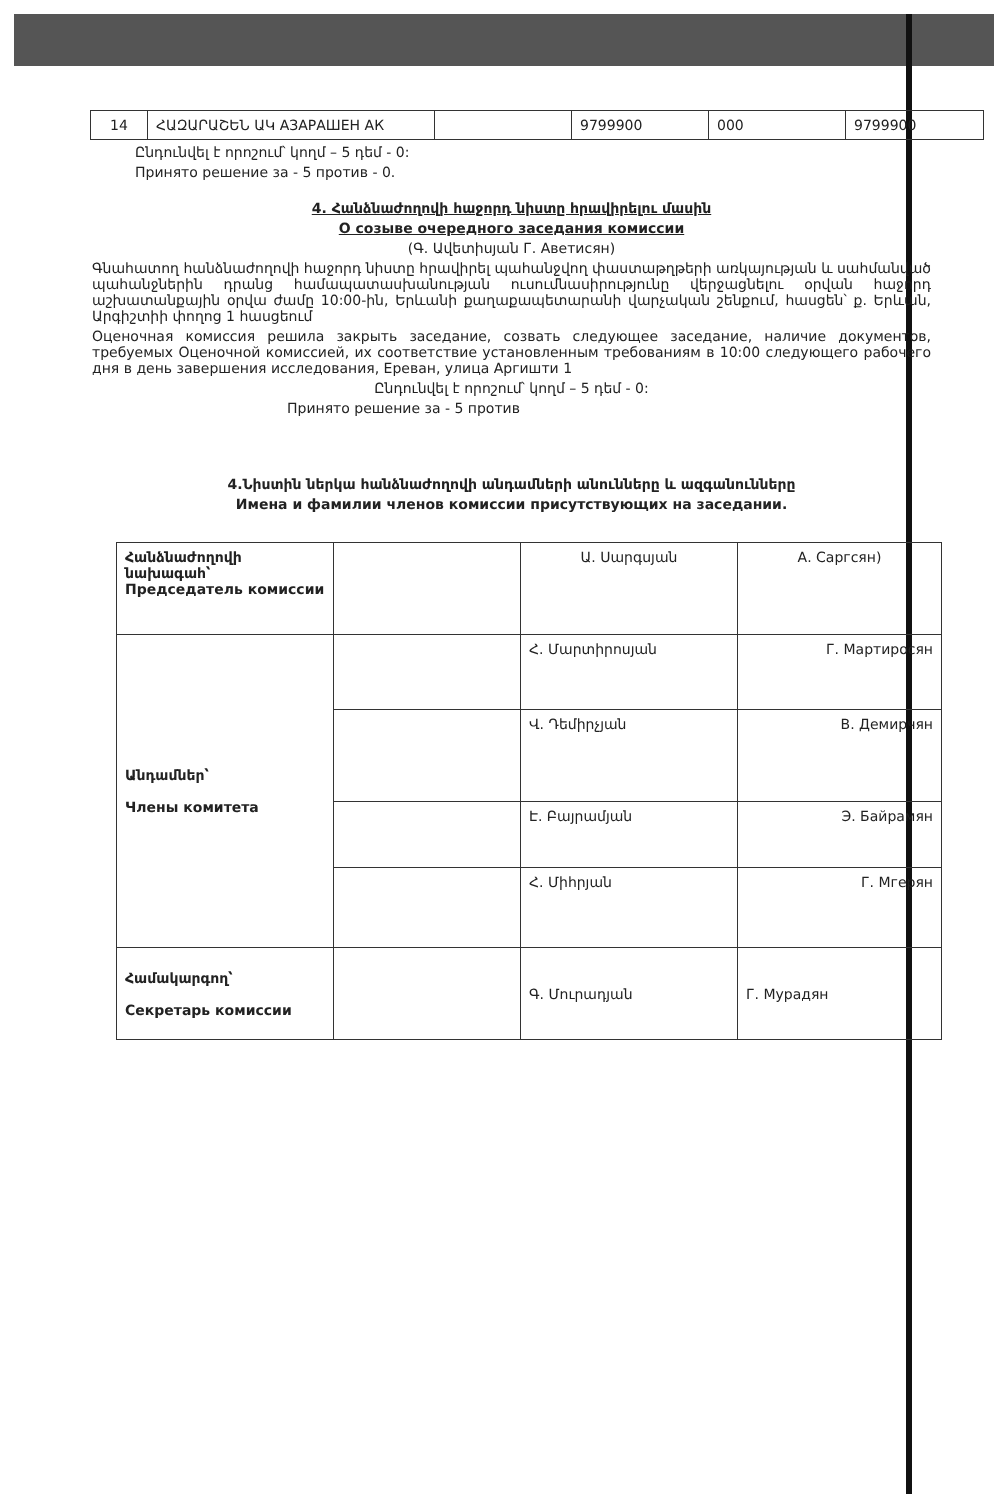| 14 | ՀԱԶԱՐԱՇԵՆ ԱԿ АЗАРАШЕН АК | | 9799900 | 000 | 9799900 |
Ընդունվել է որոշում՝ կողմ – 5 դեմ - 0:
Принято решение за - 5 против - 0.
4. Հանձնաժողովի հաջորդ նիստը հրավիրելու մասին
О созыве очередного заседания комиссии
(Գ. Ավետիսյան Г. Аветисян)
Գնահատող հանձնաժողովի հաջորդ նիստը հրավիրել պահանջվող փաստաթղթերի առկայության և սահմանված պահանջներին դրանց համապատասխանության ուսումնասիրությունը վերջացնելու օրվան հաջորդ աշխատանքային օրվա ժամը 10:00-ին, Երևանի քաղաքապետարանի վարչական շենքում, հասցեն՝ ք. Երևան, Արգիշտիի փողոց 1 հասցեում
Оценочная комиссия решила закрыть заседание, созвать следующее заседание, наличие документов, требуемых Оценочной комиссией, их соответствие установленным требованиям в 10:00 следующего рабочего дня в день завершения исследования, Ереван, улица Аргишти 1
Ընդունվել է որոշում՝ կողմ – 5 դեմ - 0:
Принято решение за - 5 против
4.Նիստին ներկա հանձնաժողովի անդամների անունները և ազգանունները
Имена и фамилии членов комиссии присутствующих на заседании.
| Հանձնաժողովի նախագահ՝ Председатель комиссии | | Ա. Սարգսյան | А. Саргсян) |
| Անդամներ՝ Члены комитета | | Հ. Մարտիրոսյան | Г. Мартиросян |
| | | Վ. Դեմիրչյան | В. Демирчян |
| | | Է. Բայրամյան | Э. Байрамян |
| | | Հ. Միհրյան | Г. Мгерян |
| Համակարգող՝ Секретарь комиссии | | Գ. Մուրադյան | Г. Мурадян |